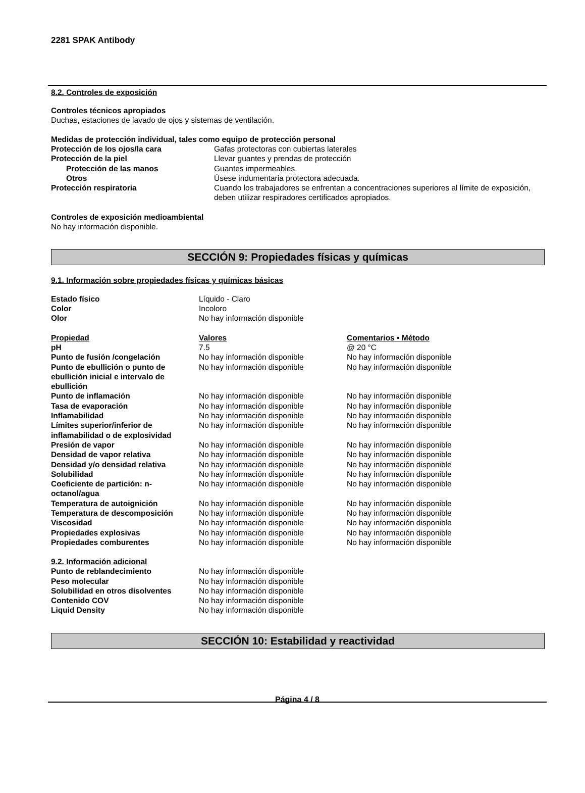2281 SPAK Antibody
8.2. Controles de exposición
Controles técnicos apropiados
Duchas, estaciones de lavado de ojos y sistemas de ventilación.
Medidas de protección individual, tales como equipo de protección personal
| Protección de los ojos/la cara | Gafas protectoras con cubiertas laterales |
| Protección de la piel | Llevar guantes y prendas de protección |
| Protección de las manos | Guantes impermeables. |
| Otros | Úsese indumentaria protectora adecuada. |
| Protección respiratoria | Cuando los trabajadores se enfrentan a concentraciones superiores al límite de exposición, deben utilizar respiradores certificados apropiados. |
Controles de exposición medioambiental
No hay información disponible.
SECCIÓN 9: Propiedades físicas y químicas
9.1. Información sobre propiedades físicas y químicas básicas
| Estado físico | Líquido - Claro |
| Color | Incoloro |
| Olor | No hay información disponible |
| Propiedad | Valores | Comentarios • Método |
| pH | 7.5 | @ 20 °C |
| Punto de fusión /congelación | No hay información disponible | No hay información disponible |
| Punto de ebullición o punto de ebullición inicial e intervalo de ebullición | No hay información disponible | No hay información disponible |
| Punto de inflamación | No hay información disponible | No hay información disponible |
| Tasa de evaporación | No hay información disponible | No hay información disponible |
| Inflamabilidad | No hay información disponible | No hay información disponible |
| Límites superior/inferior de inflamabilidad o de explosividad | No hay información disponible | No hay información disponible |
| Presión de vapor | No hay información disponible | No hay información disponible |
| Densidad de vapor relativa | No hay información disponible | No hay información disponible |
| Densidad y/o densidad relativa | No hay información disponible | No hay información disponible |
| Solubilidad | No hay información disponible | No hay información disponible |
| Coeficiente de partición: n-octanol/agua | No hay información disponible | No hay información disponible |
| Temperatura de autoignición | No hay información disponible | No hay información disponible |
| Temperatura de descomposición | No hay información disponible | No hay información disponible |
| Viscosidad | No hay información disponible | No hay información disponible |
| Propiedades explosivas | No hay información disponible | No hay información disponible |
| Propiedades comburentes | No hay información disponible | No hay información disponible |
9.2. Información adicional
| Punto de reblandecimiento | No hay información disponible |
| Peso molecular | No hay información disponible |
| Solubilidad en otros disolventes | No hay información disponible |
| Contenido COV | No hay información disponible |
| Liquid Density | No hay información disponible |
SECCIÓN 10: Estabilidad y reactividad
Página 4 / 8